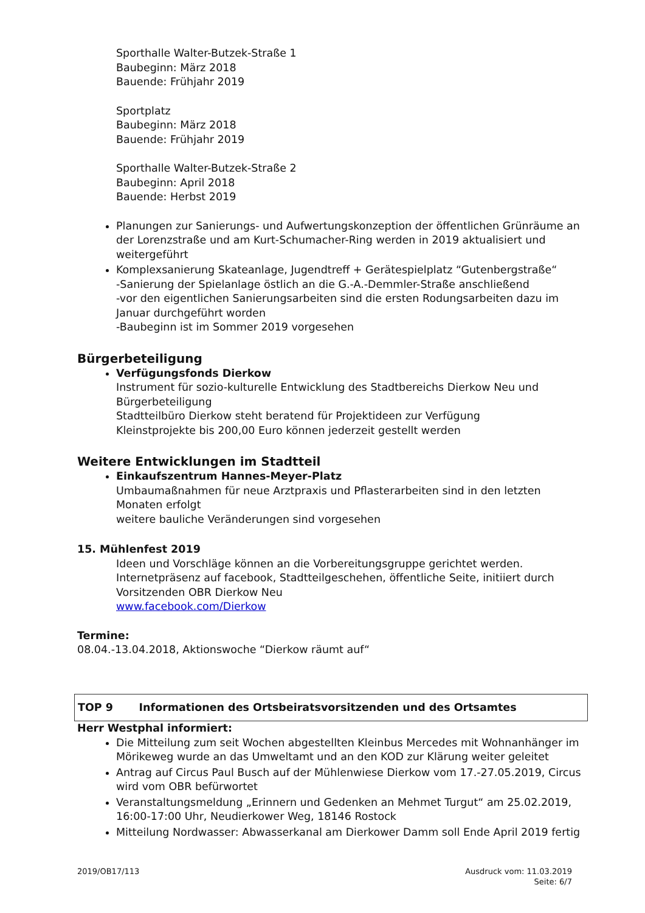Sporthalle Walter-Butzek-Straße 1
Baubeginn: März 2018
Bauende: Frühjahr 2019
Sportplatz
Baubeginn: März 2018
Bauende: Frühjahr 2019
Sporthalle Walter-Butzek-Straße 2
Baubeginn: April 2018
Bauende: Herbst 2019
Planungen zur Sanierungs- und Aufwertungskonzeption der öffentlichen Grünräume an der Lorenzstraße und am Kurt-Schumacher-Ring werden in 2019 aktualisiert und weitergeführt
Komplexsanierung Skateanlage, Jugendtreff + Gerätespielplatz “Gutenbergstraße“
-Sanierung der Spielanlage östlich an die G.-A.-Demmler-Straße anschließend
-vor den eigentlichen Sanierungsarbeiten sind die ersten Rodungsarbeiten dazu im Januar durchgeführt worden
-Baubeginn ist im Sommer 2019 vorgesehen
Bürgerbeteiligung
Verfügungsfonds Dierkow
Instrument für sozio-kulturelle Entwicklung des Stadtbereichs Dierkow Neu und Bürgerbeteiligung
Stadtteilbüro Dierkow steht beratend für Projektideen zur Verfügung
Kleinstprojekte bis 200,00 Euro können jederzeit gestellt werden
Weitere Entwicklungen im Stadtteil
Einkaufszentrum Hannes-Meyer-Platz
Umbaumaßnahmen für neue Arztpraxis und Pflasterarbeiten sind in den letzten Monaten erfolgt
weitere bauliche Veränderungen sind vorgesehen
15. Mühlenfest 2019
Ideen und Vorschläge können an die Vorbereitungsgruppe gerichtet werden.
Internetpräsenz auf facebook, Stadtteilgeschehen, öffentliche Seite, initiiert durch Vorsitzenden OBR Dierkow Neu
www.facebook.com/Dierkow
Termine:
08.04.-13.04.2018, Aktionswoche “Dierkow räumt auf“
TOP 9 Informationen des Ortsbeiratsvorsitzenden und des Ortsamtes
Herr Westphal informiert:
Die Mitteilung zum seit Wochen abgestellten Kleinbus Mercedes mit Wohnanhänger im Mörikeweg wurde an das Umweltamt und an den KOD zur Klärung weiter geleitet
Antrag auf Circus Paul Busch auf der Mühlenwiese Dierkow vom 17.-27.05.2019, Circus wird vom OBR befürwortet
Veranstaltungsmeldung „Erinnern und Gedenken an Mehmet Turgut“ am 25.02.2019, 16:00-17:00 Uhr, Neudierkower Weg, 18146 Rostock
Mitteilung Nordwasser: Abwasserkanal am Dierkower Damm soll Ende April 2019 fertig
2019/OB17/113 Ausdruck vom: 11.03.2019
Seite: 6/7